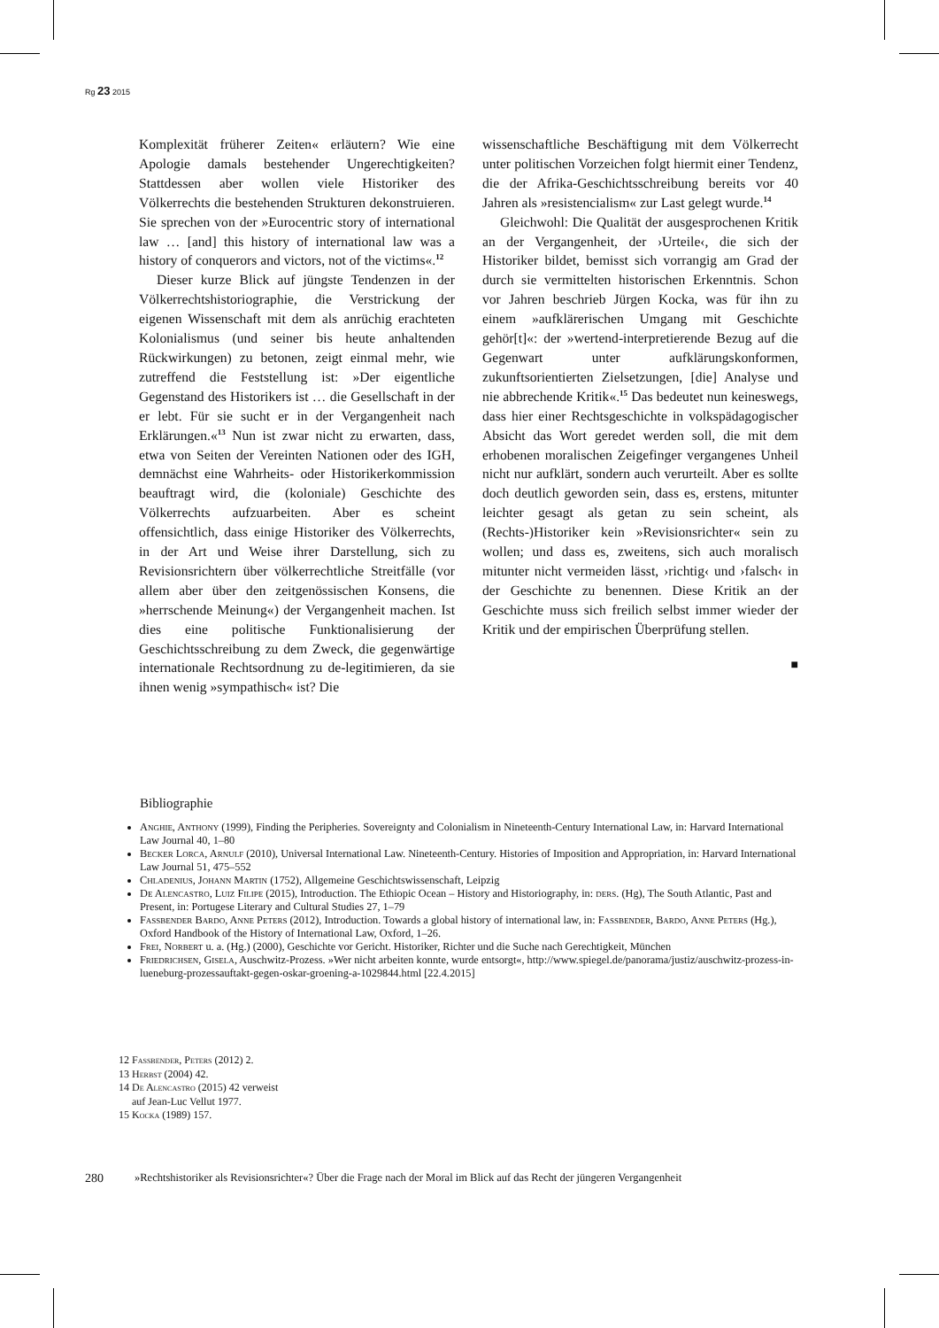Rg 23 2015
Komplexität früherer Zeiten« erläutern? Wie eine Apologie damals bestehender Ungerechtigkeiten? Stattdessen aber wollen viele Historiker des Völkerrechts die bestehenden Strukturen dekonstruieren. Sie sprechen von der »Eurocentric story of international law … [and] this history of international law was a history of conquerors and victors, not of the victims«.<sup>12</sup>
Dieser kurze Blick auf jüngste Tendenzen in der Völkerrechtshistoriographie, die Verstrickung der eigenen Wissenschaft mit dem als anrüchig erachteten Kolonialismus (und seiner bis heute anhaltenden Rückwirkungen) zu betonen, zeigt einmal mehr, wie zutreffend die Feststellung ist: »Der eigentliche Gegenstand des Historikers ist … die Gesellschaft in der er lebt. Für sie sucht er in der Vergangenheit nach Erklärungen.«<sup>13</sup> Nun ist zwar nicht zu erwarten, dass, etwa von Seiten der Vereinten Nationen oder des IGH, demnächst eine Wahrheits- oder Historikerkommission beauftragt wird, die (koloniale) Geschichte des Völkerrechts aufzuarbeiten. Aber es scheint offensichtlich, dass einige Historiker des Völkerrechts, in der Art und Weise ihrer Darstellung, sich zu Revisionsrichtern über völkerrechtliche Streitfälle (vor allem aber über den zeitgenössischen Konsens, die »herrschende Meinung«) der Vergangenheit machen. Ist dies eine politische Funktionalisierung der Geschichtsschreibung zu dem Zweck, die gegenwärtige internationale Rechtsordnung zu de-legitimieren, da sie ihnen wenig »sympathisch« ist? Die
wissenschaftliche Beschäftigung mit dem Völkerrecht unter politischen Vorzeichen folgt hiermit einer Tendenz, die der Afrika-Geschichtsschreibung bereits vor 40 Jahren als »resistencialism« zur Last gelegt wurde.<sup>14</sup>
Gleichwohl: Die Qualität der ausgesprochenen Kritik an der Vergangenheit, der ›Urteile‹, die sich der Historiker bildet, bemisst sich vorrangig am Grad der durch sie vermittelten historischen Erkenntnis. Schon vor Jahren beschrieb Jürgen Kocka, was für ihn zu einem »aufklärerischen Umgang mit Geschichte gehör[t]«: der »wertend-interpretierende Bezug auf die Gegenwart unter aufklärungskonformen, zukunftsorientierten Zielsetzungen, [die] Analyse und nie abbrechende Kritik«.<sup>15</sup> Das bedeutet nun keineswegs, dass hier einer Rechtsgeschichte in volkspädagogischer Absicht das Wort geredet werden soll, die mit dem erhobenen moralischen Zeigefinger vergangenes Unheil nicht nur aufklärt, sondern auch verurteilt. Aber es sollte doch deutlich geworden sein, dass es, erstens, mitunter leichter gesagt als getan zu sein scheint, als (Rechts-)Historiker kein »Revisionsrichter« sein zu wollen; und dass es, zweitens, sich auch moralisch mitunter nicht vermeiden lässt, ›richtig‹ und ›falsch‹ in der Geschichte zu benennen. Diese Kritik an der Geschichte muss sich freilich selbst immer wieder der Kritik und der empirischen Überprüfung stellen.
■
Bibliographie
Anghie, Anthony (1999), Finding the Peripheries. Sovereignty and Colonialism in Nineteenth-Century International Law, in: Harvard International Law Journal 40, 1–80
Becker Lorca, Arnulf (2010), Universal International Law. Nineteenth-Century. Histories of Imposition and Appropriation, in: Harvard International Law Journal 51, 475–552
Chladenius, Johann Martin (1752), Allgemeine Geschichtswissenschaft, Leipzig
De Alencastro, Luiz Filipe (2015), Introduction. The Ethiopic Ocean – History and Historiography, in: ders. (Hg), The South Atlantic, Past and Present, in: Portugese Literary and Cultural Studies 27, 1–79
Fassbender Bardo, Anne Peters (2012), Introduction. Towards a global history of international law, in: Fassbender, Bardo, Anne Peters (Hg.), Oxford Handbook of the History of International Law, Oxford, 1–26.
Frei, Norbert u. a. (Hg.) (2000), Geschichte vor Gericht. Historiker, Richter und die Suche nach Gerechtigkeit, München
Friedrichsen, Gisela, Auschwitz-Prozess. »Wer nicht arbeiten konnte, wurde entsorgt«, http://www.spiegel.de/panorama/justiz/auschwitz-prozess-in-lueneburg-prozessauftakt-gegen-oskar-groening-a-1029844.html [22.4.2015]
12 Fassbender, Peters (2012) 2.
13 Herbst (2004) 42.
14 De Alencastro (2015) 42 verweist
auf Jean-Luc Vellut 1977.
15 Kocka (1989) 157.
280 »Rechtshistoriker als Revisionsrichter«? Über die Frage nach der Moral im Blick auf das Recht der jüngeren Vergangenheit